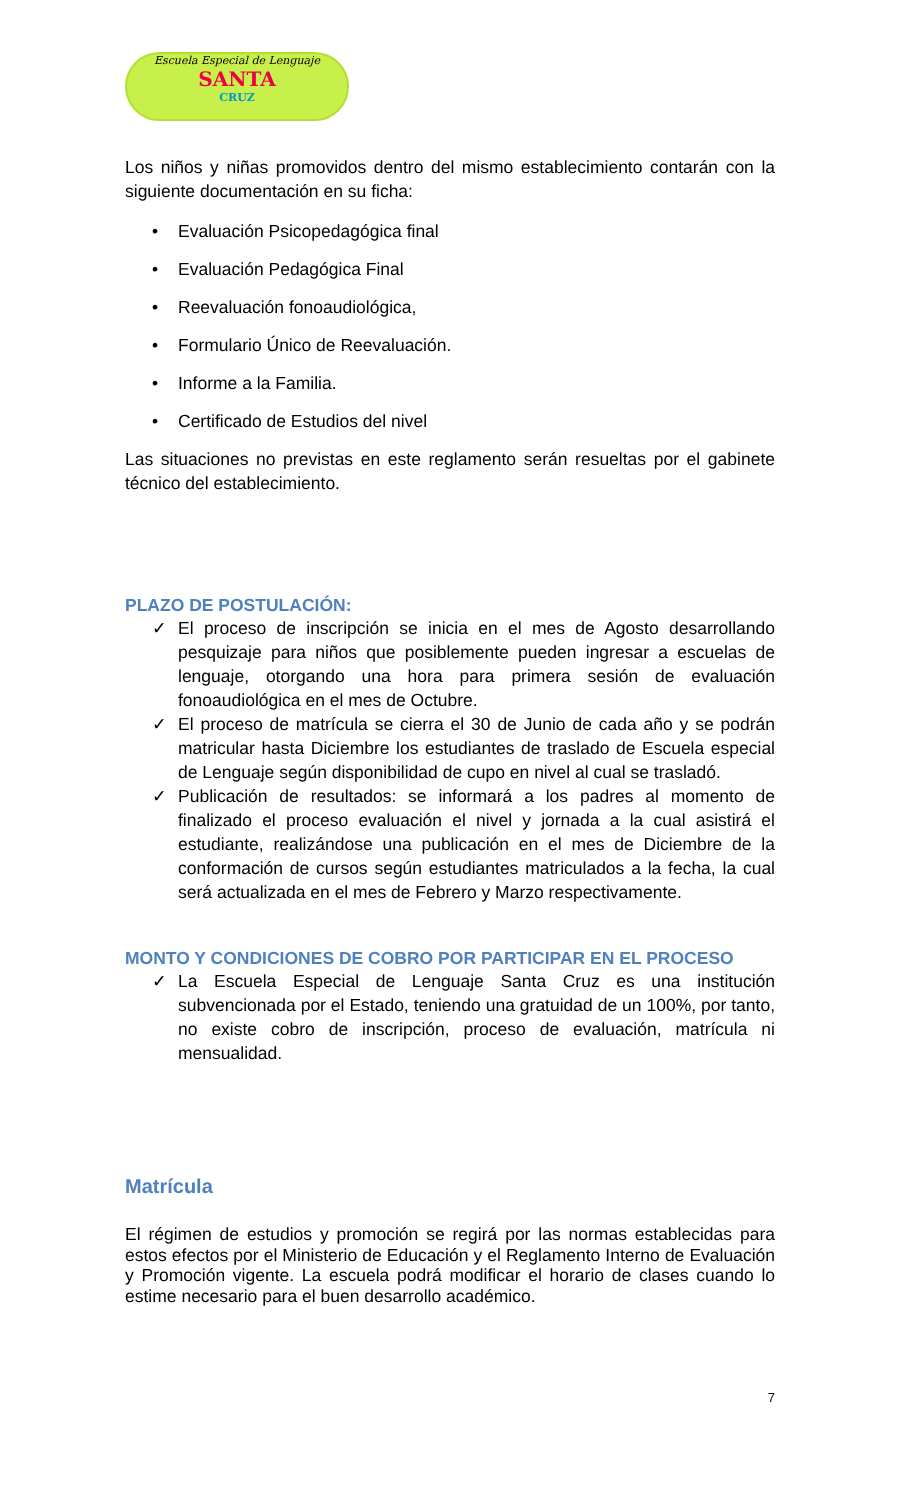Escuela Especial de Lenguaje
SANTA
CRUZ
Los niños y niñas promovidos dentro del mismo establecimiento contarán con la siguiente documentación en su ficha:
• Evaluación Psicopedagógica final
• Evaluación Pedagógica Final
• Reevaluación fonoaudiológica,
• Formulario Único de Reevaluación.
• Informe a la Familia.
• Certificado de Estudios del nivel
Las situaciones no previstas en este reglamento serán resueltas por el gabinete técnico del establecimiento.
PLAZO DE POSTULACIÓN:
✓ El proceso de inscripción se inicia en el mes de Agosto desarrollando pesquizaje para niños que posiblemente pueden ingresar a escuelas de lenguaje, otorgando una hora para primera sesión de evaluación fonoaudiológica en el mes de Octubre.
✓ El proceso de matrícula se cierra el 30 de Junio de cada año y se podrán matricular hasta Diciembre los estudiantes de traslado de Escuela especial de Lenguaje según disponibilidad de cupo en nivel al cual se trasladó.
✓ Publicación de resultados: se informará a los padres al momento de finalizado el proceso evaluación el nivel y jornada a la cual asistirá el estudiante, realizándose una publicación en el mes de Diciembre de la conformación de cursos según estudiantes matriculados a la fecha, la cual será actualizada en el mes de Febrero y Marzo respectivamente.
MONTO Y CONDICIONES DE COBRO POR PARTICIPAR EN EL PROCESO
✓ La Escuela Especial de Lenguaje Santa Cruz es una institución subvencionada por el Estado, teniendo una gratuidad de un 100%, por tanto, no existe cobro de inscripción, proceso de evaluación, matrícula ni mensualidad.
Matrícula
El régimen de estudios y promoción se regirá por las normas establecidas para estos efectos por el Ministerio de Educación y el Reglamento Interno de Evaluación y Promoción vigente. La escuela podrá modificar el horario de clases cuando lo estime necesario para el buen desarrollo académico.
7